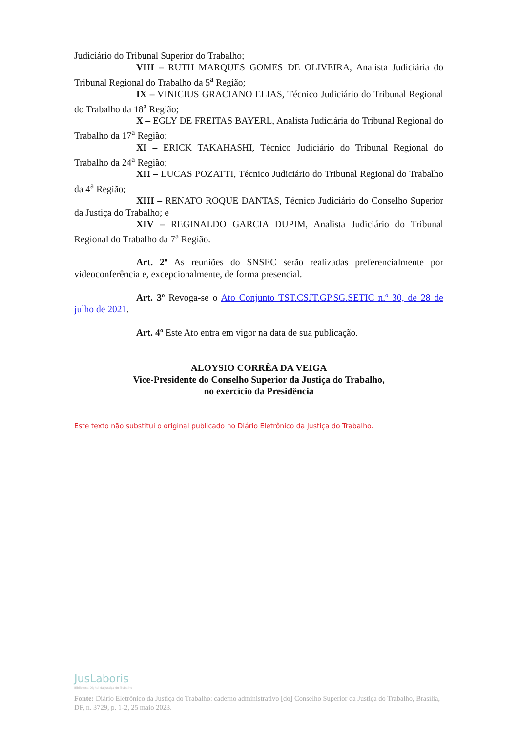Judiciário do Tribunal Superior do Trabalho;
VIII – RUTH MARQUES GOMES DE OLIVEIRA, Analista Judiciária do Tribunal Regional do Trabalho da 5<sup>a</sup> Região;
IX – VINICIUS GRACIANO ELIAS, Técnico Judiciário do Tribunal Regional do Trabalho da 18<sup>a</sup> Região;
X – EGLY DE FREITAS BAYERL, Analista Judiciária do Tribunal Regional do Trabalho da 17<sup>a</sup> Região;
XI – ERICK TAKAHASHI, Técnico Judiciário do Tribunal Regional do Trabalho da 24<sup>a</sup> Região;
XII – LUCAS POZATTI, Técnico Judiciário do Tribunal Regional do Trabalho da 4<sup>a</sup> Região;
XIII – RENATO ROQUE DANTAS, Técnico Judiciário do Conselho Superior da Justiça do Trabalho; e
XIV – REGINALDO GARCIA DUPIM, Analista Judiciário do Tribunal Regional do Trabalho da 7<sup>a</sup> Região.
Art. 2º As reuniões do SNSEC serão realizadas preferencialmente por videoconferência e, excepcionalmente, de forma presencial.
Art. 3º Revoga-se o Ato Conjunto TST.CSJT.GP.SG.SETIC n.º 30, de 28 de julho de 2021.
Art. 4º Este Ato entra em vigor na data de sua publicação.
ALOYSIO CORRÊA DA VEIGA
Vice-Presidente do Conselho Superior da Justiça do Trabalho,
no exercício da Presidência
Este texto não substitui o original publicado no Diário Eletrônico da Justiça do Trabalho.
JusLaboris
Biblioteca Digital da Justiça do Trabalho
Fonte: Diário Eletrônico da Justiça do Trabalho: caderno administrativo [do] Conselho Superior da Justiça do Trabalho, Brasília, DF, n. 3729, p. 1-2, 25 maio 2023.